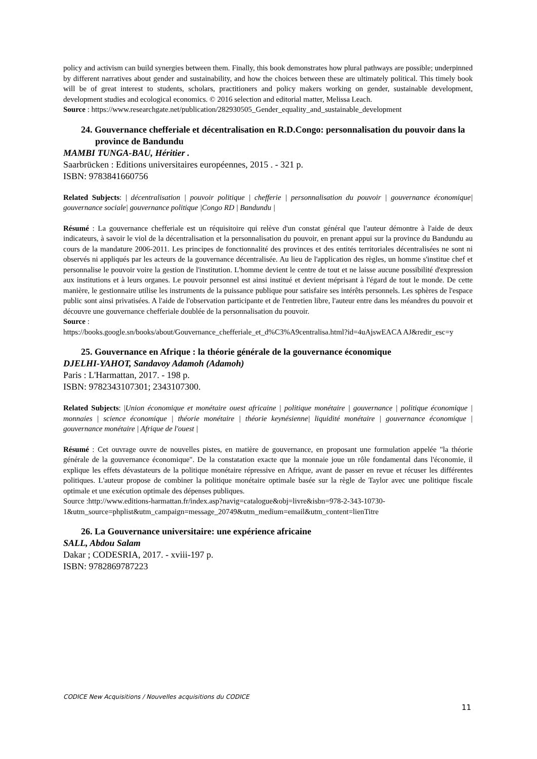policy and activism can build synergies between them. Finally, this book demonstrates how plural pathways are possible; underpinned by different narratives about gender and sustainability, and how the choices between these are ultimately political. This timely book will be of great interest to students, scholars, practitioners and policy makers working on gender, sustainable development, development studies and ecological economics. © 2016 selection and editorial matter, Melissa Leach.
Source : https://www.researchgate.net/publication/282930505_Gender_equality_and_sustainable_development
24. Gouvernance chefferiale et décentralisation en R.D.Congo: personnalisation du pouvoir dans la province de Bandundu
MAMBI TUNGA-BAU, Héritier .
Saarbrücken : Editions universitaires européennes, 2015 . - 321 p.
ISBN: 9783841660756
Related Subjects: | décentralisation | pouvoir politique | chefferie | personnalisation du pouvoir | gouvernance économique| gouvernance sociale| gouvernance politique |Congo RD | Bandundu |
Résumé : La gouvernance chefferiale est un réquisitoire qui relève d'un constat général que l'auteur démontre à l'aide de deux indicateurs, à savoir le viol de la décentralisation et la personnalisation du pouvoir, en prenant appui sur la province du Bandundu au cours de la mandature 2006-2011. Les principes de fonctionnalité des provinces et des entités territoriales décentralisées ne sont ni observés ni appliqués par les acteurs de la gouvernance décentralisée. Au lieu de l'application des règles, un homme s'institue chef et personnalise le pouvoir voire la gestion de l'institution. L'homme devient le centre de tout et ne laisse aucune possibilité d'expression aux institutions et à leurs organes. Le pouvoir personnel est ainsi institué et devient méprisant à l'égard de tout le monde. De cette manière, le gestionnaire utilise les instruments de la puissance publique pour satisfaire ses intérêts personnels. Les sphères de l'espace public sont ainsi privatisées. A l'aide de l'observation participante et de l'entretien libre, l'auteur entre dans les méandres du pouvoir et découvre une gouvernance chefferiale doublée de la personnalisation du pouvoir.
Source :
https://books.google.sn/books/about/Gouvernance_chefferiale_et_d%C3%A9centralisa.html?id=4uAjswEACA AJ&redir_esc=y
25. Gouvernance en Afrique : la théorie générale de la gouvernance économique
DJELHI-YAHOT, Sandavoy Adamoh (Adamoh)
Paris : L'Harmattan, 2017. - 198 p.
ISBN: 9782343107301; 2343107300.
Related Subjects: |Union économique et monétaire ouest africaine | politique monétaire | gouvernance | politique économique | monnaies | science économique | théorie monétaire | théorie keynésienne| liquidité monétaire | gouvernance économique | gouvernance monétaire | Afrique de l'ouest |
Résumé : Cet ouvrage ouvre de nouvelles pistes, en matière de gouvernance, en proposant une formulation appelée "la théorie générale de la gouvernance économique". De la constatation exacte que la monnaie joue un rôle fondamental dans l'économie, il explique les effets dévastateurs de la politique monétaire répressive en Afrique, avant de passer en revue et récuser les différentes politiques. L'auteur propose de combiner la politique monétaire optimale basée sur la règle de Taylor avec une politique fiscale optimale et une exécution optimale des dépenses publiques.
Source :http://www.editions-harmattan.fr/index.asp?navig=catalogue&obj=livre&isbn=978-2-343-10730-1&utm_source=phplist&utm_campaign=message_20749&utm_medium=email&utm_content=lienTitre
26. La Gouvernance universitaire: une expérience africaine
SALL, Abdou Salam
Dakar ; CODESRIA, 2017. - xviii-197 p.
ISBN: 9782869787223
CODICE New Acquisitions / Nouvelles acquisitions du CODICE
11